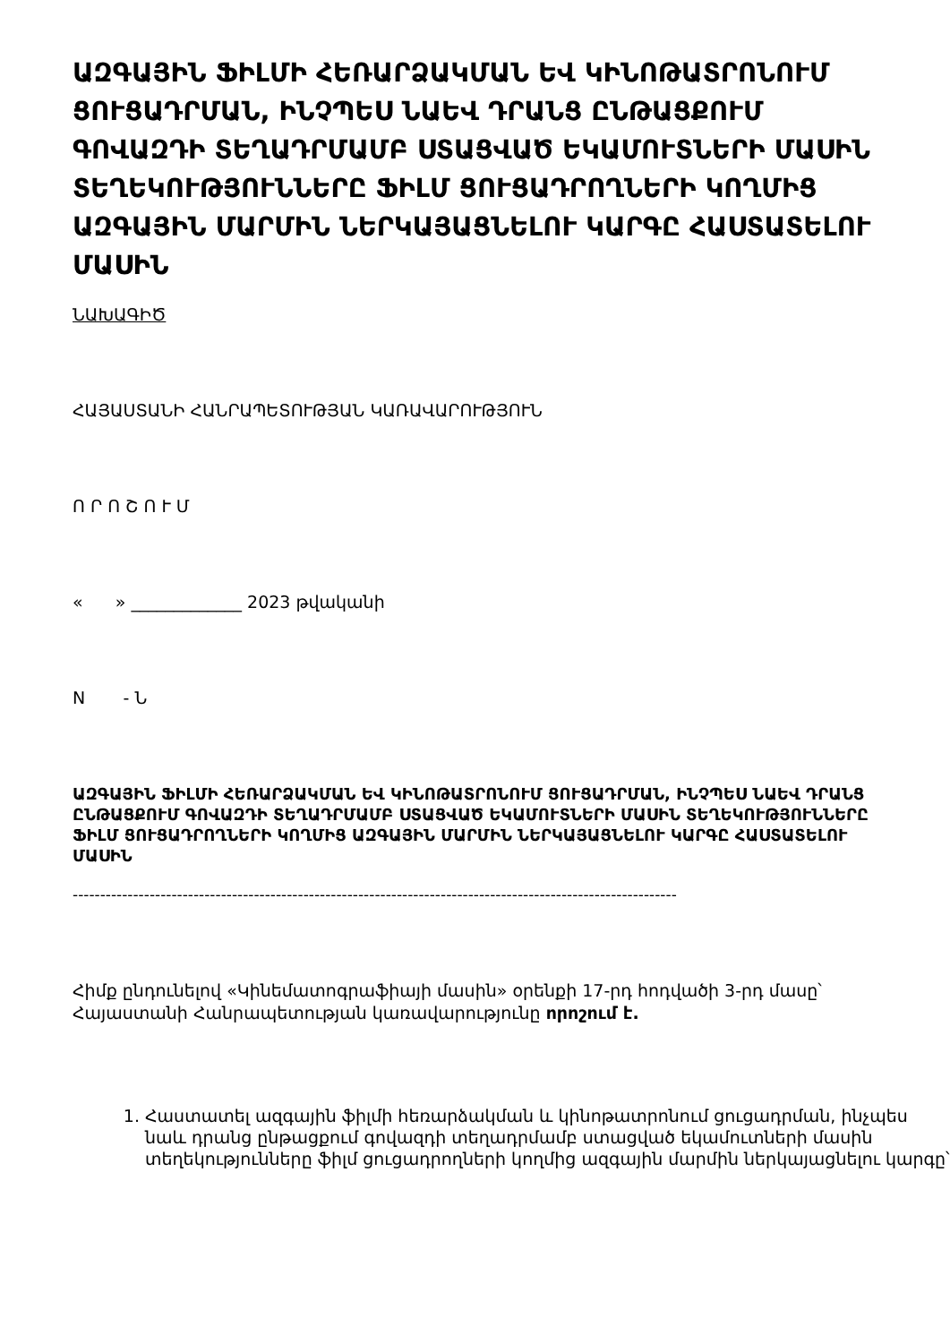ԱԶԳԱՅԻՆ ՖԻԼՄԻ ՀԵՌԱՐՁԱԿՄԱՆ ԵՎ ԿԻՆՈԹԱՏՐՈՆՈՒՄ ՑՈՒՑԱԴՐՄԱՆ, ԻՆՉՊԵՍ ՆԱԵՎ ԴՐԱՆՑ ԸՆԹԱՑՔՈՒՄ ԳՈՎԱԶԴԻ ՏԵՂԱԴՐՄԱՄԲ ՍՏԱՑՎԱԾ ԵԿԱՄՈՒՏՆԵՐԻ ՄԱՍԻՆ ՏԵՂԵԿՈՒԹՅՈՒՆՆԵՐԸ ՖԻԼՄ ՑՈՒՑԱԴՐՈՂՆԵՐԻ ԿՈՂՄԻՑ ԱԶԳԱՅԻՆ ՄԱՐՄԻՆ ՆԵՐԿԱՅԱՑՆԵԼՈՒ ԿԱՐԳԸ ՀԱՍՏԱՏԵԼՈՒ ՄԱՍԻՆ
ՆԱԽԱԳԻԾ
ՀԱՅԱՍՏԱՆԻ ՀԱՆՐԱՊԵՏՈՒԹՅԱՆ ԿԱՌԱՎԱՐՈՒԹՅՈՒՆ
Ո Ր Ո Շ Ո Ւ Մ
« » _____________ 2023 թվականի
N - Ն
ԱԶԳԱՅԻՆ ՖԻԼՄԻ ՀԵՌԱՐՁԱԿՄԱՆ ԵՎ ԿԻՆՈԹԱՏՐՈՆՈՒՄ ՑՈՒՑԱԴՐՄԱՆ, ԻՆՉՊԵՍ ՆԱԵՎ ԴՐԱՆՑ ԸՆԹԱՑՔՈՒՄ ԳՈՎԱԶԴԻ ՏԵՂԱԴՐՄԱՄԲ ՍՏԱՑՎԱԾ ԵԿԱՄՈՒՏՆԵՐԻ ՄԱՍԻՆ ՏԵՂԵԿՈՒԹՅՈՒՆՆԵՐԸ ՖԻԼՄ ՑՈՒՑԱԴՐՈՂՆԵՐԻ ԿՈՂՄԻՑ ԱԶԳԱՅԻՆ ՄԱՐՄԻՆ ՆԵՐԿԱՅԱՑՆԵԼՈՒ ԿԱՐԳԸ ՀԱՍՏԱՏԵԼՈՒ ՄԱՍԻՆ
--------------------------------------------------------------------------------------------------------------
Հիմք ընդունելով «Կինեմատոգրաֆիայի մասին» օրենքի 17-րդ հոդվածի 3-րդ մասը՝ Հայաստանի Հանրապետության կառավարությունը որոշում է.
1. Հաստատել ազգային ֆիլմի հեռարձակման և կինոթատրոնում ցուցադրման, ինչպես նաև դրանց ընթացքում գովազդի տեղադրմամբ ստացված եկամուտների մասին տեղեկությունները ֆիլմ ցուցադրողների կողմից ազգային մարմին ներկայացնելու կարգը՝